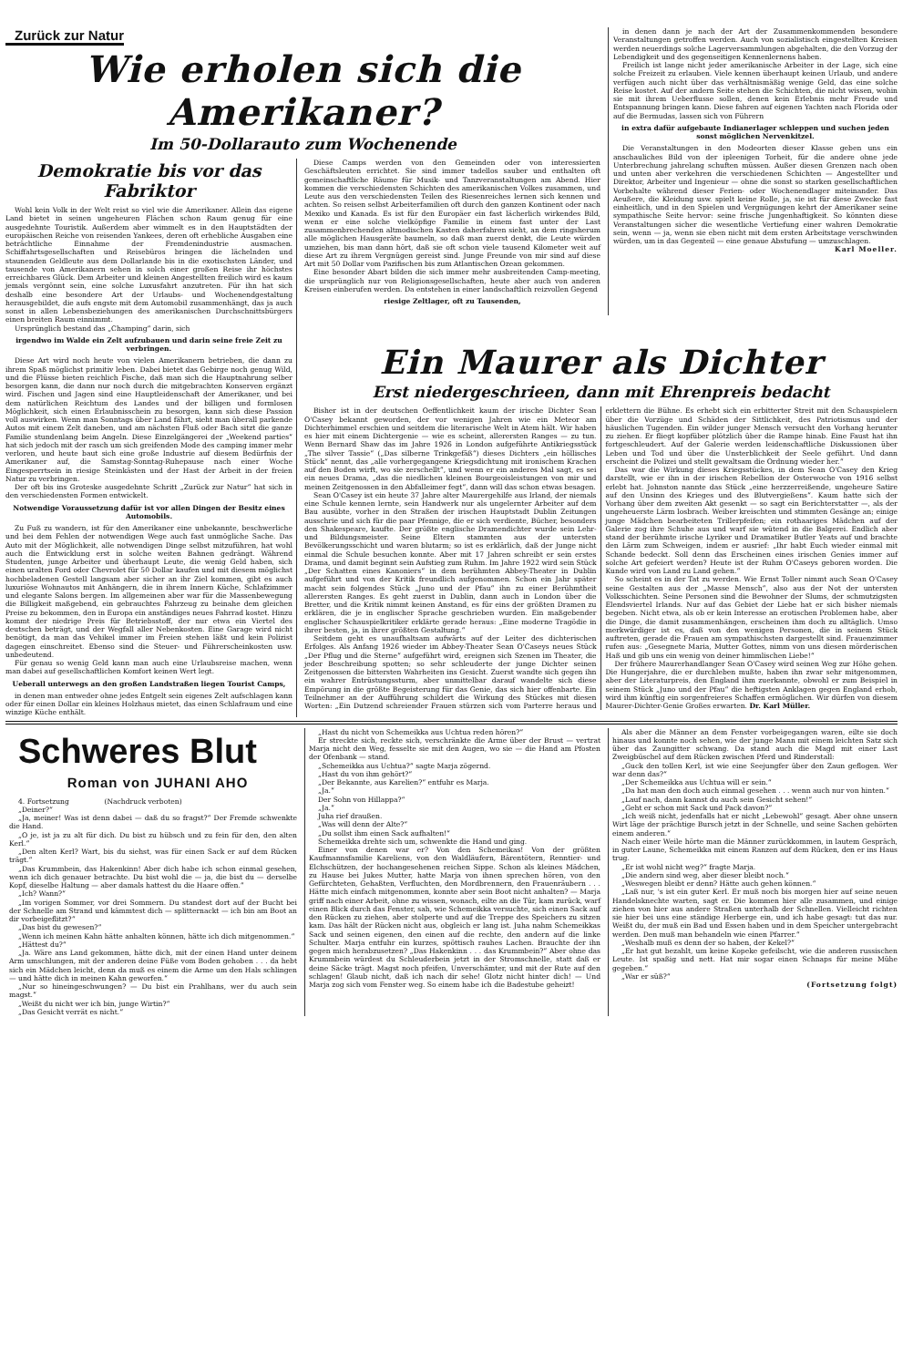Zurück zur Natur
Wie erholen sich die Amerikaner?
Im 50-Dollarauto zum Wochenende
Demokratie bis vor das Fabriktor
Wohl kein Volk in der Welt reist so viel wie die Amerikaner. Allein das eigene Land bietet in seinen ungeheuren Flächen schon Raum genug für eine ausgedehnte Touristik. Außerdem aber wimmelt es in den Hauptstädten der europäischen Reiche von reisenden Yankees, deren oft erhebliche Ausgaben eine beträchtliche Einnahme der Fremdenindustrie ausmachen. Schiffahrtsgesellschaften und Reisebüros bringen die lächelnden und staunenden Geldleute aus dem Dollarlande bis in die exotischsten Länder, und tausende von Amerikanern sehen in solch einer großen Reise ihr höchstes erreichbares Glück. Dem Arbeiter und kleinen Angestellten freilich wird es kaum jemals vergönnt sein, eine solche Luxusfahrt anzutreten. Für ihn hat sich deshalb eine besondere Art der Urlaubs- und Wochenendgestaltung herausgebildet, die aufs engste mit dem Automobil zusammenhängt, das ja auch sonst in allen Lebensbeziehungen des amerikanischen Durchschnittsbürgers einen breiten Raum einnimmt.
Ursprünglich bestand das „Champing“ darin, sich
irgendwo im Walde ein Zelt aufzubauen und darin seine freie Zeit zu verbringen.
Diese Art wird noch heute von vielen Amerikanern betrieben, die dann zu ihrem Spaß möglichst primitiv leben. Dabei bietet das Gebirge noch genug Wild, und die Flüsse bieten reichlich Fische, daß man sich die Hauptnahrung selber besorgen kann, die dann nur noch durch die mitgebrachten Konserven ergänzt wird. Fischen und Jagen sind eine Hauptleidenschaft der Amerikaner, und bei dem natürlichen Reichtum des Landes und der billigen und formlosen Möglichkeit, sich einen Erlaubnisschein zu besorgen, kann sich diese Passion voll auswirken. Wenn man Sonntags über Land fährt, sieht man überall parkende Autos mit einem Zelt daneben, und am nächsten Fluß oder Bach sitzt die ganze Familie stundenlang beim Angeln. Diese Einzelgängerei der „Weekend parties“ hat sich jedoch mit der rasch um sich greifenden Mode des camping immer mehr verloren, und heute baut sich eine große Industrie auf diesem Bedürfnis der Amerikaner auf, die Samstag-Sonntag-Ruhepause nach einer Woche Eingesperrtsein in riesige Steinkästen und der Hast der Arbeit in der freien Natur zu verbringen.
Der oft bis ins Groteske ausgedehnte Schritt „Zurück zur Natur“ hat sich in den verschiedensten Formen entwickelt.
Notwendige Voraussetzung dafür ist vor allen Dingen der Besitz eines Automobils.
Zu Fuß zu wandern, ist für den Amerikaner eine unbekannte, beschwerliche und bei dem Fehlen der notwendigen Wege auch fast unmögliche Sache. Das Auto mit der Möglichkeit, alle notwendigen Dinge selbst mitzuführen, hat wohl auch die Entwicklung erst in solche weiten Bahnen gedrängt. Während Studenten, junge Arbeiter und überhaupt Leute, die wenig Geld haben, sich einen uralten Ford oder Chevrolet für 50 Dollar kaufen und mit diesem möglichst hochbeladenen Gestell langsam aber sicher an ihr Ziel kommen, gibt es auch luxuriöse Wohnautos mit Anhängern, die in ihrem Innern Küche, Schlafzimmer und elegante Salons bergen. Im allgemeinen aber war für die Massenbewegung die Billigkeit maßgebend, ein gebrauchtes Fahrzeug zu beinahe dem gleichen Preise zu bekommen, den in Europa ein anständiges neues Fahrrad kostet. Hinzu kommt der niedrige Preis für Betriebsstoff, der nur etwa ein Viertel des deutschen beträgt, und der Wegfall aller Nebenkosten. Eine Garage wird nicht benötigt, da man das Vehikel immer im Freien stehen läßt und kein Polizist dagegen einschreitet. Ebenso sind die Steuer- und Führerscheinkosten usw. unbedeutend.
Für genau so wenig Geld kann man auch eine Urlaubsreise machen, wenn man dabei auf gesellschaftlichen Komfort keinen Wert legt.
Ueberall unterwegs an den großen Landstraßen liegen Tourist Camps,
in denen man entweder ohne jedes Entgelt sein eigenes Zelt aufschlagen kann oder für einen Dollar ein kleines Holzhaus mietet, das einen Schlafraum und eine winzige Küche enthält.
Diese Camps werden von den Gemeinden oder von interessierten Geschäftsleuten errichtet. Sie sind immer tadellos sauber und enthalten oft gemeinschaftliche Räume für Musik- und Tanzveranstaltungen am Abend. Hier kommen die verschiedensten Schichten des amerikanischen Volkes zusammen, und Leute aus den verschiedensten Teilen des Riesenreiches lernen sich kennen und achten. So reisen selbst Arbeiterfamilien oft durch den ganzen Kontinent oder nach Mexiko und Kanada. Es ist für den Europäer ein fast lächerlich wirkendes Bild, wenn er eine solche vielköpfige Familie in einem fast unter der Last zusammenbrechenden altmodischen Kasten daherfahren sieht, an dem ringsherum alle möglichen Hausgeräte baumeln, so daß man zuerst denkt, die Leute würden umziehen, bis man dann hört, daß sie oft schon viele tausend Kilometer weit auf diese Art zu ihrem Vergnügen gereist sind. Junge Freunde von mir sind auf diese Art mit 50 Dollar vom Pazifischen bis zum Atlantischen Ozean gekommen.
Eine besonder Abart bilden die sich immer mehr ausbreitenden Camp-meeting, die ursprünglich nur von Religionsgesellschaften, heute aber auch von anderen Kreisen einberufen werden. Da entstehen in einer landschaftlich reizvollen Gegend
riesige Zeltlager, oft zu Tausenden,
in denen dann je nach der Art der Zusammenkommenden besondere Veranstaltungen getroffen werden. Auch von sozialistisch eingestellten Kreisen werden neuerdings solche Lagerversammlungen abgehalten, die den Vorzug der Lebendigkeit und des gegenseitigen Kennenlernens haben.
Freilich ist lange nicht jeder amerikanische Arbeiter in der Lage, sich eine solche Freizeit zu erlauben. Viele kennen überhaupt keinen Urlaub, und andere verfügen auch nicht über das verhältnismäßig wenige Geld, das eine solche Reise kostet. Auf der andern Seite stehen die Schichten, die nicht wissen, wohin sie mit ihrem Ueberflusse sollen, denen kein Erlebnis mehr Freude und Entspannung bringen kann. Diese fahren auf eigenen Yachten nach Florida oder auf die Bermudas, lassen sich von Führern
in extra dafür aufgebaute Indianerlager schleppen und suchen jeden sonst möglichen Nervenkitzel.
Die Veranstaltungen in den Modeorten dieser Klasse geben uns ein anschauliches Bild von der ipleenigen Torheit, für die andere ohne jede Unterbrechung jahrelang schuften müssen. Außer diesen Grenzen nach oben und unten aber verkehren die verschiedenen Schichten — Angestellter und Direktor, Arbeiter und Ingenieur — ohne die sonst so starken gesellschaftlichen Vorbehalte während dieser Ferien- oder Wochenendlager miteinander. Das Aeußere, die Kleidung usw. spielt keine Rolle, ja, sie ist für diese Zwecke fast einheitlich, und in den Spielen und Vergnügungen kehrt der Amerikaner seine sympathische Seite hervor: seine frische Jungenhaftigkeit. So könnten diese Veranstaltungen sicher die wesentliche Vertiefung einer wahren Demokratie sein, wenn — ja, wenn sie eben nicht mit dem ersten Arbeitstage verschwinden würden, um in das Gegenteil — eine genaue Abstufung — umzuschlagen.
Karl Moeller.
Ein Maurer als Dichter
Erst niedergeschrieen, dann mit Ehrenpreis bedacht
Bisher ist in der deutschen Oeffentlichkeit kaum der irische Dichter Sean O'Casey bekannt geworden, der vor wenigen Jahren wie ein Meteor am Dichterhimmel erschien und seitdem die literarische Welt in Atem hält. Wir haben es hier mit einem Dichtergenie — wie es scheint, allerersten Ranges — zu tun. Wenn Bernard Shaw das im Jahre 1926 in London aufgeführte Antikriegsstück „The silver Tassie“ („Das silberne Trinkgefäß“) dieses Dichters „ein höllisches Stück“ nennt, das „alle vorhergegangene Kriegsdichtung mit ironischem Krachen auf den Boden wirft, wo sie zerschellt“, und wenn er ein anderes Mal sagt, es sei ein neues Drama, „das die niedlichen kleinen Bourgeoisleistungen von mir und meinen Zeitgenossen in den Abfalleimer fegt“, dann will das schon etwas besagen.
Sean O'Casey ist ein heute 37 Jahre alter Maurergehilfe aus Irland, der niemals eine Schule kennen lernte, sein Handwerk nur als ungelernter Arbeiter auf dem Bau ausübte, vorher in den Straßen der irischen Hauptstadt Dublin Zeitungen ausschrie und sich für die paar Pfennige, die er sich verdiente, Bücher, besonders den Shakespeare, kaufte. Der größte englische Dramendichter wurde sein Lehr- und Bildungsmeister. Seine Eltern stammten aus der untersten Bevölkerungsschicht und waren blutarm; so ist es erklärlich, daß der Junge nicht einmal die Schule besuchen konnte. Aber mit 17 Jahren schreibt er sein erstes Drama, und damit beginnt sein Aufstieg zum Ruhm. Im Jahre 1922 wird sein Stück „Der Schatten eines Kanoniers“ in dem berühmten Abbey-Theater in Dublin aufgeführt und von der Kritik freundlich aufgenommen. Schon ein Jahr später macht sein folgendes Stück „Juno und der Pfau“ ihn zu einer Berühmtheit allerersten Ranges. Es geht zuerst in Dublin, dann auch in London über die Bretter, und die Kritik nimmt keinen Anstand, es für eins der größten Dramen zu erklären, die je in englischer Sprache geschrieben wurden. Ein maßgebender englischer Schauspielkritiker erklärte gerade heraus: „Eine moderne Tragödie in ihrer besten, ja, in ihrer größten Gestaltung.“
Seitdem geht es unaufhaltsam aufwärts auf der Leiter des dichterischen Erfolges. Als Anfang 1926 wieder im Abbey-Theater Sean O'Caseys neues Stück „Der Pflug und die Sterne“ aufgeführt wird, ereignen sich Szenen im Theater, die jeder Beschreibung spotten; so sehr schleuderte der junge Dichter seinen Zeitgenossen die bittersten Wahrheiten ins Gesicht. Zuerst wandte sich gegen ihn ein wahrer Entrüstungssturm, aber unmittelbar darauf wandelte sich diese Empörung in die größte Begeisterung für das Genie, das sich hier offenbarte. Ein Teilnehmer an der Aufführung schildert die Wirkung des Stückes mit diesen Worten: „Ein Dutzend schreiender Frauen stürzen sich vom Parterre heraus und erklettern die Bühne. Es erhebt sich ein erbitterter Streit mit den Schauspielern über die Vorzüge und Schäden der Sittlichkeit, des Patriotismus und der häuslichen Tugenden. Ein wilder junger Mensch versucht den Vorhang herunter zu ziehen. Er fliegt kopfüber plötzlich über die Rampe hinab. Eine Faust hat ihn fortgeschleudert. Auf der Galerie werden leidenschaftliche Diskussionen über Leben und Tod und über die Unsterblichkeit der Seele geführt. Und dann erscheint die Polizei und stellt gewaltsam die Ordnung wieder her.“
Das war die Wirkung dieses Kriegsstückes, in dem Sean O'Casey den Krieg darstellt, wie er ihn in der irischen Rebellion der Osterwoche von 1916 selbst erlebt hat. Johnston nannte das Stück „eine herzzerreißende, ungeheure Satire auf den Unsinn des Krieges und des Blutvergießens“. Kaum hatte sich der Vorhang über dem zweiten Akt gesenkt — so sagt ein Berichterstatter —, als der ungeheuerste Lärm losbrach. Weiber kreischten und stimmten Gesänge an; einige junge Mädchen bearbeiteten Trillerpfeifen; ein rothaariges Mädchen auf der Galerie zog ihre Schuhe aus und warf sie wütend in die Balgerei. Endlich aber stand der berühmte irische Lyriker und Dramatiker Butler Yeats auf und brachte den Lärm zum Schweigen, indem er ausrief: „Ihr habt Euch wieder einmal mit Schande bedeckt. Soll denn das Erscheinen eines irischen Genies immer auf solche Art gefeiert werden? Heute ist der Ruhm O'Caseys geboren worden. Die Kunde wird von Land zu Land gehen.“
So scheint es in der Tat zu werden. Wie Ernst Toller nimmt auch Sean O'Casey seine Gestalten aus der „Masse Mensch“, also aus der Not der untersten Volksschichten. Seine Personen sind die Bewohner der Slums, der schmutzigsten Elendsviertel Irlands. Nur auf das Gebiet der Liebe hat er sich bisher niemals begeben. Nicht etwa, als ob er kein Interesse an erotischen Problemen habe, aber die Dinge, die damit zusammenhängen, erscheinen ihm doch zu alltäglich. Umso merkwürdiger ist es, daß von den wenigen Personen, die in seinem Stück auftreten, gerade die Frauen am sympathischsten dargestellt sind. Frauenzimmer rufen aus: „Gesegnete Maria, Mutter Gottes, nimm von uns diesen mörderischen Haß und gib uns ein wenig von deiner himmlischen Liebe!“
Der frühere Maurerhandlanger Sean O'Casey wird seinen Weg zur Höhe gehen. Die Hungerjahre, die er durchleben mußte, haben ihn zwar sehr mitgenommen, aber der Literaturpreis, den England ihm zuerkannte, obwohl er zum Beispiel in seinem Stück „Juno und der Pfau“ die heftigsten Anklagen gegen England erhob, wird ihm künftig ein sorgenfreieres Schaffen ermöglichen. Wir dürfen von diesem Maurer-Dichter-Genie Großes erwarten. Dr. Karl Müller.
Schweres Blut
Roman von JUHANI AHO
4. Fortsetzung (Nachdruck verboten)
„Deiner?“
„Ja, meiner! Was ist denn dabei — daß du so fragst?“ Der Fremde schwenkte die Hand.
„O je, ist ja zu alt für dich. Du bist zu hübsch und zu fein für den, den alten Kerl.“
„Den alten Kerl? Wart, bis du siehst, was für einen Sack er auf dem Rücken trägt.“
„Das Krummbein, das Hakenkinn! Aber dich habe ich schon einmal gesehen, wenn ich dich genauer betrachte. Du bist wohl die — ja, die bist du — derselbe Kopf, dieselbe Haltung — aber damals hattest du die Haare offen.“
„Ich? Wann?“
„Im vorigen Sommer, vor drei Sommern. Du standest dort auf der Bucht bei der Schnelle am Strand und kämmtest dich — splitternackt — ich bin am Boot an dir vorbeigeflitzt?“
„Das bist du gewesen?“
„Wenn ich meinen Kahn hätte anhalten können, hätte ich dich mitgenommen.“
„Hättest du?“
„Ja. Wäre ans Land gekommen, hätte dich, mit der einen Hand unter deinem Arm umschlungen, mit der anderen deine Füße vom Boden gehoben . . . da hebt sich ein Mädchen leicht, denn da muß es einem die Arme um den Hals schlingen — und hätte dich in meinen Kahn geworfen.“
„Nur so hineingeschwungen? — Du bist ein Prahlhans, wer du auch sein magst.“
„Weißt du nicht wer ich bin, junge Wirtin?“
„Das Gesicht verrät es nicht.“
„Hast du nicht von Schemeikka aus Uchtua reden hören?“
Er streckte sich, reckte sich, verschränkte die Arme über der Brust — vertrat Marja nicht den Weg, fesselte sie mit den Augen, wo sie — die Hand am Pfosten der Ofenbank — stand.
„Schemeikka aus Uchtua?“ sagte Marja zögernd.
„Hast du von ihm gehört?“
„Der Bekannte, aus Karelien?“ entfuhr es Marja.
„Ja.“
Der Sohn von Hillappa?“
„Ja.“
Juha rief draußen.
„Was will denn der Alte?“
„Du sollst ihm einen Sack aufhalten!“
Schemeikka drehte sich um, schwenkte die Hand und ging.
Einer von denen war er? Von den Schemeikas! Von der größten Kaufmannsfamilie Kareliens, von den Waldläufern, Bärentötern, Renntier- und Elchschützen, der hochangesehenen reichen Sippe. Schon als kleines Mädchen, zu Hause bei Jukes Mutter, hatte Marja von ihnen sprechen hören, von den Gefürchteten, Gehaßten, Verfluchten, den Mordbrennern, den Frauenräubern . . . Hätte mich einfach mitgenommen, konnte aber sein Boot nicht anhalten? — Marja griff nach einer Arbeit, ohne zu wissen, wonach, eilte an die Tür, kam zurück, warf einen Blick durch das Fenster, sah, wie Schemeikka versuchte, sich einen Sack auf den Rücken zu ziehen, aber stolperte und auf die Treppe des Speichers zu sitzen kam. Das hält der Rücken nicht aus, obgleich er lang ist. Juha nahm Schemeikkas Sack und seinen eigenen, den einen auf die rechte, den andern auf die linke Schulter. Marja entfuhr ein kurzes, spöttisch rauhes Lachen. Brauchte der ihn gegen mich herabzusetzen? „Das Hakenkinn . . . das Krummbein?“ Aber ohne das Krummbein würdest du Schleuderbein jetzt in der Stromschnelle, statt daß er deine Säcke trägt. Magst noch pfeifen, Unverschämter, und mit der Rute auf den schlagen! Glaub nicht, daß ich nach dir sehe! Glotz nicht hinter dich! — Und Marja zog sich vom Fenster weg. So einem habe ich die Badestube geheizt!
Als aber die Männer an dem Fenster vorbeigegangen waren, eilte sie doch hinaus und konnte noch sehen, wie der junge Mann mit einem leichten Satz sich über das Zaungitter schwang. Da stand auch die Magd mit einer Last Zweigbüschel auf dem Rücken zwischen Pferd und Rinderstall:
„Guck den tollen Kerl, ist wie eine Seejungfer über den Zaun geflogen. Wer war denn das?“
„Der Schemeikka aus Uchtua will er sein.“
„Da hat man den doch auch einmal gesehen . . . wenn auch nur von hinten.“
„Lauf nach, dann kannst du auch sein Gesicht sehen!“
„Geht er schon mit Sack und Pack davon?“
„Ich weiß nicht, jedenfalls hat er nicht „Lebewohl“ gesagt. Aber ohne unsern Wirt läge der prächtige Bursch jetzt in der Schnelle, und seine Sachen gehörten einem anderen.“
Nach einer Weile hörte man die Männer zurückkommen, in lautem Gespräch, in guter Laune, Schemeikka mit einem Ranzen auf dem Rücken, den er ins Haus trug.
„Er ist wohl nicht weg?“ fragte Marja.
„Die andern sind weg, aber dieser bleibt noch.“
„Weswegen bleibt er denn? Hätte auch gehen können.“
„Laß nur, 's ist ein guter Kerl. Er muß noch bis morgen hier auf seine neuen Handelsknechte warten, sagt er. Die kommen hier alle zusammen, und einige ziehen von hier aus andere Straßen unterhalb der Schnellen. Vielleicht richten sie hier bei uns eine ständige Herberge ein, und ich habe gesagt: tut das nur. Weißt du, der muß ein Bad und Essen haben und in dem Speicher untergebracht werden. Den muß man behandeln wie einen Pfarrer.“
„Weshalb muß es denn der so haben, der Kekel?“
„Er hat gut bezahlt, um keine Kopeke gefeilscht, wie die anderen russischen Leute. Ist spaßig und nett. Hat mir sogar einen Schnaps für meine Mühe gegeben.“
„War er süß?“
(Fortsetzung folgt)